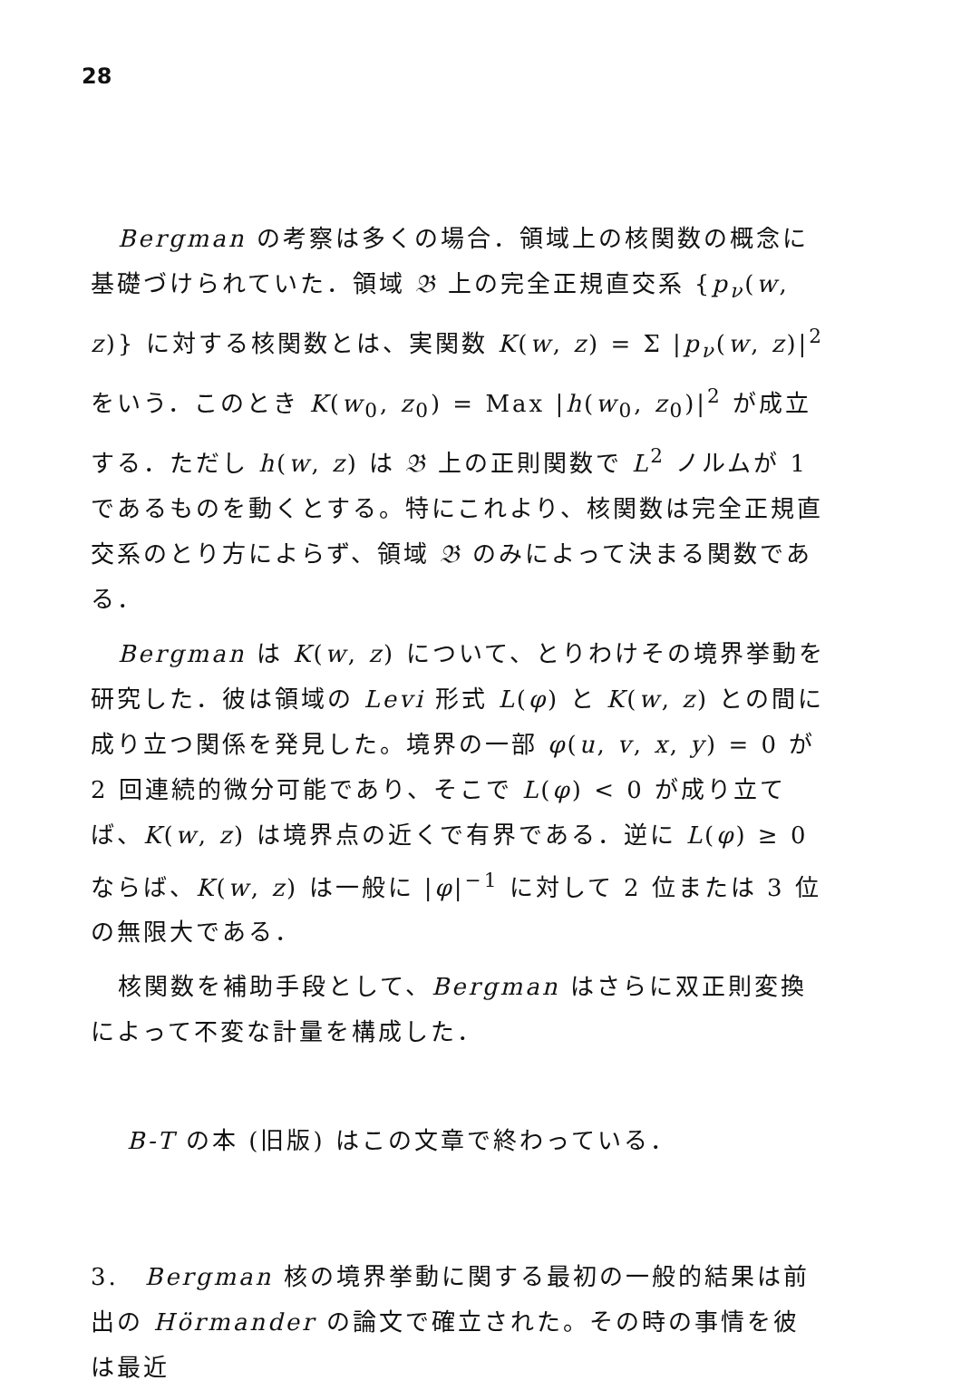28
Bergman の考察は多くの場合．領域上の核関数の概念に基礎づけられていた．領域 𝔅 上の完全正規直交系 {p<sub>ν</sub>(w, z)} に対する核関数とは、実関数 K(w, z) = Σ |p<sub>ν</sub>(w, z)|<sup>2</sup> をいう．このとき K(w<sub>0</sub>, z<sub>0</sub>) = Max |h(w<sub>0</sub>, z<sub>0</sub>)|<sup>2</sup> が成立する．ただし h(w, z) は 𝔅 上の正則関数で L<sup>2</sup> ノルムが 1 であるものを動くとする。特にこれより、核関数は完全正規直交系のとり方によらず、領域 𝔅 のみによって決まる関数である．
Bergman は K(w, z) について、とりわけその境界挙動を研究した．彼は領域の Levi 形式 L(φ) と K(w, z) との間に成り立つ関係を発見した。境界の一部 φ(u, v, x, y) = 0 が 2 回連続的微分可能であり、そこで L(φ) < 0 が成り立てば、K(w, z) は境界点の近くで有界である．逆に L(φ) ≥ 0 ならば、K(w, z) は一般に |φ|<sup>−1</sup> に対して 2 位または 3 位の無限大である．
核関数を補助手段として、Bergman はさらに双正則変換によって不変な計量を構成した．
B-T の本 (旧版) はこの文章で終わっている．
3.　Bergman 核の境界挙動に関する最初の一般的結果は前出の Hörmander の論文で確立された。その時の事情を彼は最近